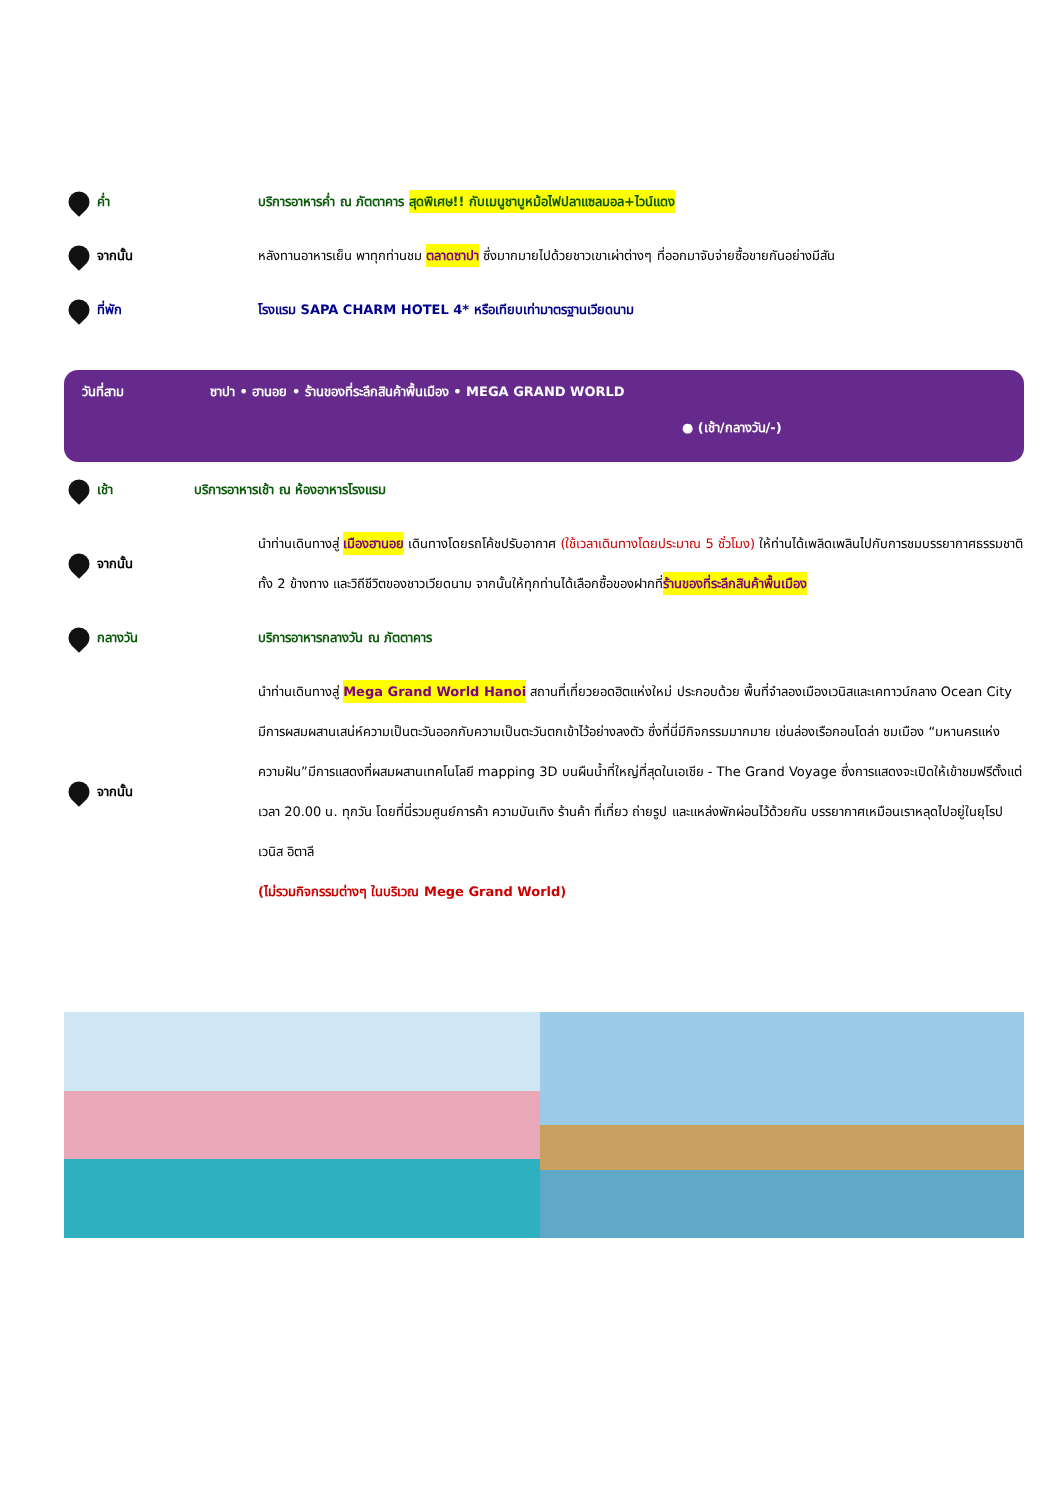ค่ำ บริการอาหารค่ำ ณ ภัตตาคาร สุดพิเศษ!! กับเมนูชาบูหม้อไฟปลาแซลมอล+ไวน์แดง
จากนั้น หลังทานอาหารเย็น พาทุกท่านชม ตลาดซาปา ซึ่งมากมายไปด้วยชาวเขาเผ่าต่างๆ ที่ออกมาจับจ่ายซื้อขายกันอย่างมีสัน
ที่พัก โรงแรม SAPA CHARM HOTEL 4* หรือเทียบเท่ามาตรฐานเวียดนาม
วันที่สาม ซาปา • ฮานอย • ร้านของที่ระลึกสินค้าพื้นเมือง • MEGA GRAND WORLD
● (เช้า/กลางวัน/-)
เช้า บริการอาหารเช้า ณ ห้องอาหารโรงแรม
จากนั้น นำท่านเดินทางสู่ เมืองฮานอย เดินทางโดยรถโค้ชปรับอากาศ (ใช้เวลาเดินทางโดยประมาณ 5 ชั่วโมง) ให้ท่านได้เพลิดเพลินไปกับการชมบรรยากาศธรรมชาติทั้ง 2 ข้างทาง และวิถีชีวิตของชาวเวียดนาม จากนั้นให้ทุกท่านได้เลือกซื้อของฝากที่ร้านของที่ระลึกสินค้าพื้นเมือง
กลางวัน บริการอาหารกลางวัน ณ ภัตตาคาร
จากนั้น นำท่านเดินทางสู่ Mega Grand World Hanoi สถานที่เที่ยวยอดฮิตแห่งใหม่ ประกอบด้วย พื้นที่จำลองเมืองเวนิสและเคทาวน์กลาง Ocean City มีการผสมผสานเสน่ห์ความเป็นตะวันออกกับความเป็นตะวันตกเข้าไว้อย่างลงตัว ซึ่งที่นี่มีกิจกรรมมากมาย เช่นล่องเรือกอนโดล่า ชมเมือง “มหานครแห่งความฝัน”มีการแสดงที่ผสมผสานเทคโนโลยี mapping 3D บนผืนน้ำที่ใหญ่ที่สุดในเอเชีย - The Grand Voyage ซึ่งการแสดงจะเปิดให้เข้าชมฟรีตั้งแต่เวลา 20.00 น. ทุกวัน โดยที่นี่รวมศูนย์การค้า ความบันเทิง ร้านค้า ที่เที่ยว ถ่ายรูป และแหล่งพักผ่อนไว้ด้วยกัน บรรยากาศเหมือนเราหลุดไปอยู่ในยุโรป เวนิส อิตาลี
(ไม่รวมกิจกรรมต่างๆ ในบริเวณ Mege Grand World)